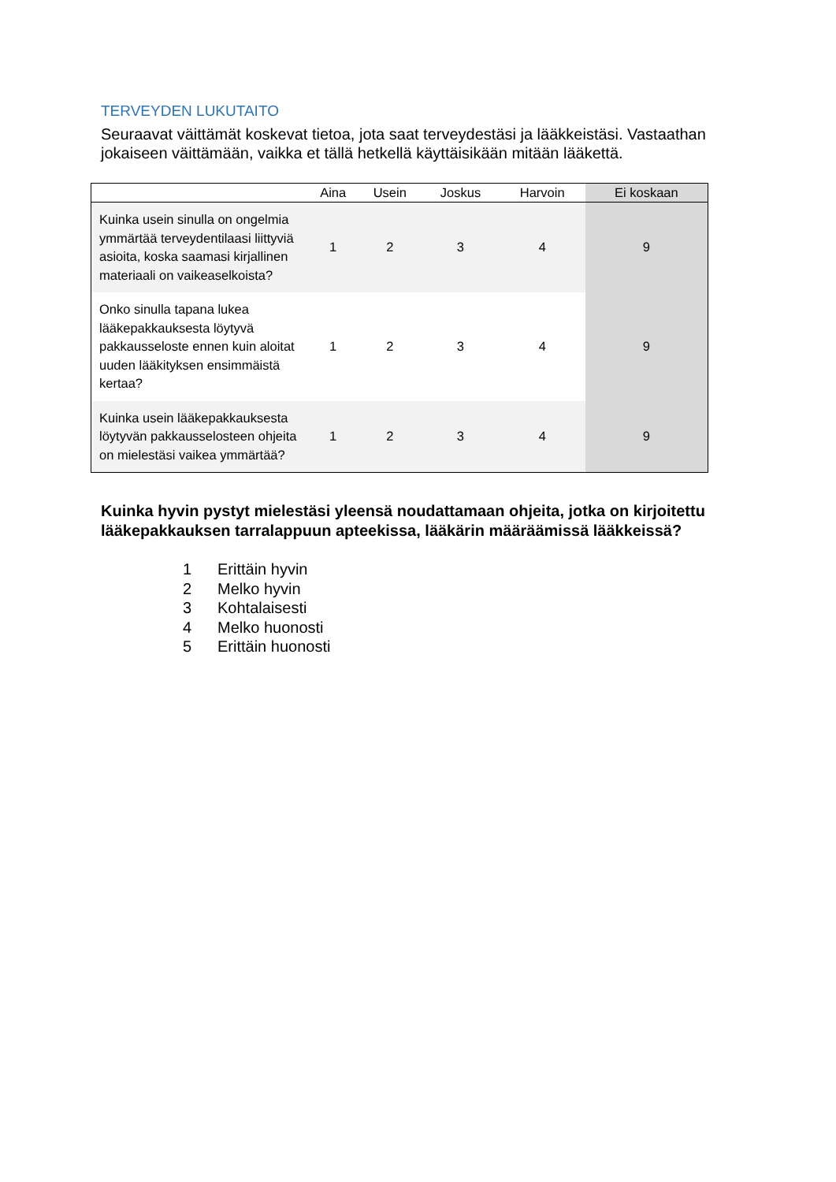TERVEYDEN LUKUTAITO
Seuraavat väittämät koskevat tietoa, jota saat terveydestäsi ja lääkkeistäsi. Vastaathan jokaiseen väittämään, vaikka et tällä hetkellä käyttäisikään mitään lääkettä.
| | Aina | Usein | Joskus | Harvoin | Ei koskaan |
| --- | --- | --- | --- | --- | --- |
| Kuinka usein sinulla on ongelmia ymmärtää terveydentilaasi liittyviä asioita, koska saamasi kirjallinen materiaali on vaikeaselkoista? | 1 | 2 | 3 | 4 | 9 |
| Onko sinulla tapana lukea lääkepakkauksesta löytyvä pakkausseloste ennen kuin aloitat uuden lääkityksen ensimmäistä kertaa? | 1 | 2 | 3 | 4 | 9 |
| Kuinka usein lääkepakkauksesta löytyvän pakkausselosteen ohjeita on mielestäsi vaikea ymmärtää? | 1 | 2 | 3 | 4 | 9 |
Kuinka hyvin pystyt mielestäsi yleensä noudattamaan ohjeita, jotka on kirjoitettu lääkepakkauksen tarralappuun apteekissa, lääkärin määräämissä lääkkeissä?
1 Erittäin hyvin
2 Melko hyvin
3 Kohtalaisesti
4 Melko huonosti
5 Erittäin huonosti